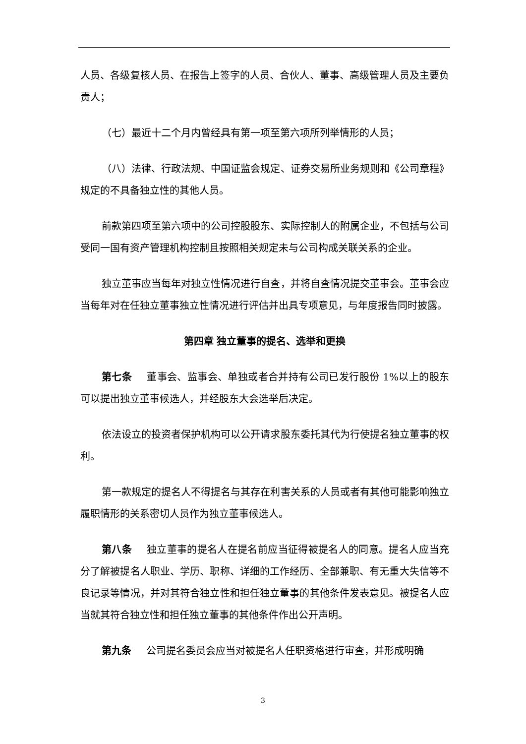人员、各级复核人员、在报告上签字的人员、合伙人、董事、高级管理人员及主要负责人；
（七）最近十二个月内曾经具有第一项至第六项所列举情形的人员；
（八）法律、行政法规、中国证监会规定、证券交易所业务规则和《公司章程》规定的不具备独立性的其他人员。
前款第四项至第六项中的公司控股股东、实际控制人的附属企业，不包括与公司受同一国有资产管理机构控制且按照相关规定未与公司构成关联关系的企业。
独立董事应当每年对独立性情况进行自查，并将自查情况提交董事会。董事会应当每年对在任独立董事独立性情况进行评估并出具专项意见，与年度报告同时披露。
第四章 独立董事的提名、选举和更换
第七条 董事会、监事会、单独或者合并持有公司已发行股份 1%以上的股东可以提出独立董事候选人，并经股东大会选举后决定。
依法设立的投资者保护机构可以公开请求股东委托其代为行使提名独立董事的权利。
第一款规定的提名人不得提名与其存在利害关系的人员或者有其他可能影响独立履职情形的关系密切人员作为独立董事候选人。
第八条 独立董事的提名人在提名前应当征得被提名人的同意。提名人应当充分了解被提名人职业、学历、职称、详细的工作经历、全部兼职、有无重大失信等不良记录等情况，并对其符合独立性和担任独立董事的其他条件发表意见。被提名人应当就其符合独立性和担任独立董事的其他条件作出公开声明。
第九条 公司提名委员会应当对被提名人任职资格进行审查，并形成明确
3